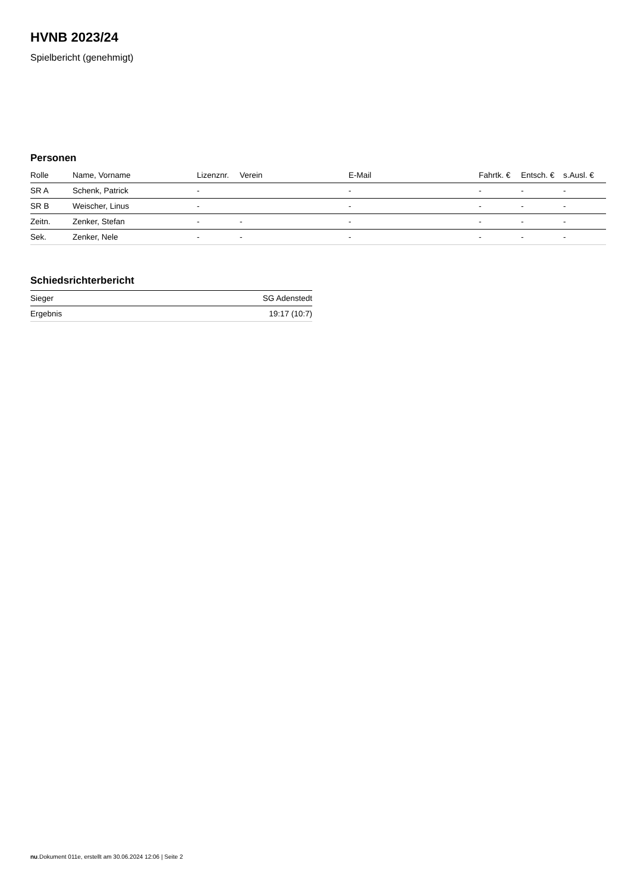HVNB 2023/24
Spielbericht (genehmigt)
Personen
| Rolle | Name, Vorname | Lizenznr. | Verein | E-Mail | Fahrtk. € | Entsch. € | s.Ausl. € |
| --- | --- | --- | --- | --- | --- | --- | --- |
| SR A | Schenk, Patrick | - | | - | - | - | - |
| SR B | Weischer, Linus | - | | - | - | - | - |
| Zeitn. | Zenker, Stefan | - | - | - | - | - | - |
| Sek. | Zenker, Nele | - | - | - | - | - | - |
Schiedsrichterbericht
| Sieger | SG Adenstedt |
| Ergebnis | 19:17 (10:7) |
nu.Dokument 011e, erstellt am 30.06.2024 12:06 | Seite 2